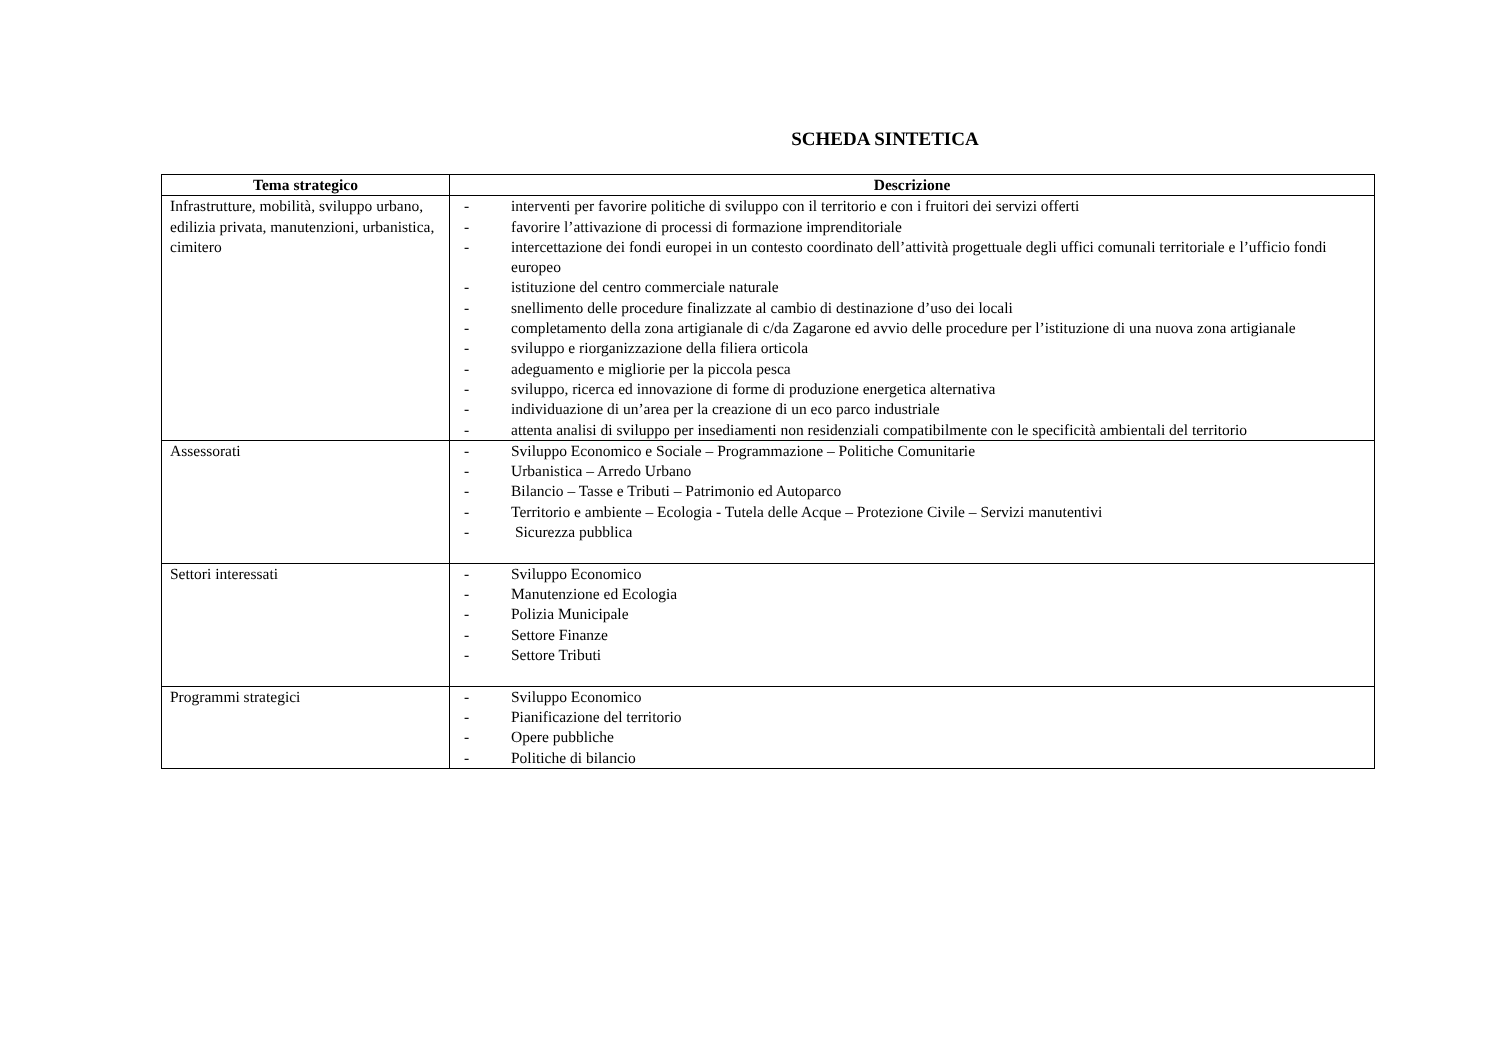SCHEDA SINTETICA
| Tema strategico | Descrizione |
| --- | --- |
| Infrastrutture, mobilità, sviluppo urbano, edilizia privata, manutenzioni, urbanistica, cimitero | - interventi per favorire politiche di sviluppo con il territorio e con i fruitori dei servizi offerti - favorire l’attivazione di processi di formazione imprenditoriale - intercettazione dei fondi europei in un contesto coordinato dell’attività progettuale degli uffici comunali territoriale e l’ufficio fondi europeo - istituzione del centro commerciale naturale - snellimento delle procedure finalizzate al cambio di destinazione d’uso dei locali - completamento della zona artigianale di c/da Zagarone ed avvio delle procedure per l’istituzione di una nuova zona artigianale - sviluppo e riorganizzazione della filiera orticola - adeguamento e migliorie per la piccola pesca - sviluppo, ricerca ed innovazione di forme di produzione energetica alternativa - individuazione di un’area per la creazione di un eco parco industriale - attenta analisi di sviluppo per insediamenti non residenziali compatibilmente con le specificità ambientali del territorio |
| Assessorati | - Sviluppo Economico e Sociale – Programmazione – Politiche Comunitarie - Urbanistica – Arredo Urbano - Bilancio – Tasse e Tributi – Patrimonio ed Autoparco - Territorio e ambiente – Ecologia - Tutela delle Acque – Protezione Civile – Servizi manutentivi - Sicurezza pubblica |
| Settori interessati | - Sviluppo Economico - Manutenzione ed Ecologia - Polizia Municipale - Settore Finanze - Settore Tributi |
| Programmi strategici | - Sviluppo Economico - Pianificazione del territorio - Opere pubbliche - Politiche di bilancio |